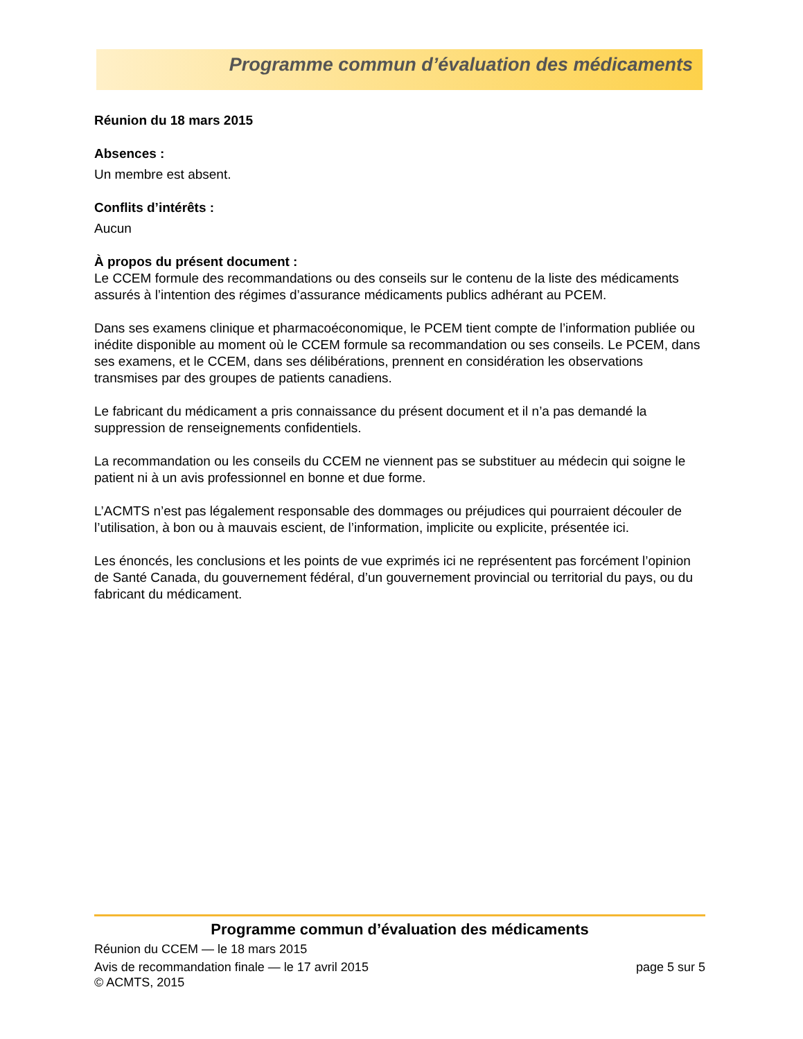Programme commun d’évaluation des médicaments
Réunion du 18 mars 2015
Absences :
Un membre est absent.
Conflits d’intérêts :
Aucun
À propos du présent document :
Le CCEM formule des recommandations ou des conseils sur le contenu de la liste des médicaments assurés à l’intention des régimes d’assurance médicaments publics adhérant au PCEM.
Dans ses examens clinique et pharmacoéconomique, le PCEM tient compte de l’information publiée ou inédite disponible au moment où le CCEM formule sa recommandation ou ses conseils. Le PCEM, dans ses examens, et le CCEM, dans ses délibérations, prennent en considération les observations transmises par des groupes de patients canadiens.
Le fabricant du médicament a pris connaissance du présent document et il n’a pas demandé la suppression de renseignements confidentiels.
La recommandation ou les conseils du CCEM ne viennent pas se substituer au médecin qui soigne le patient ni à un avis professionnel en bonne et due forme.
L’ACMTS n’est pas légalement responsable des dommages ou préjudices qui pourraient découler de l’utilisation, à bon ou à mauvais escient, de l’information, implicite ou explicite, présentée ici.
Les énoncés, les conclusions et les points de vue exprimés ici ne représentent pas forcément l’opinion de Santé Canada, du gouvernement fédéral, d’un gouvernement provincial ou territorial du pays, ou du fabricant du médicament.
Programme commun d’évaluation des médicaments
Réunion du CCEM — le 18 mars 2015
Avis de recommandation finale — le 17 avril 2015 page 5 sur 5
© ACMTS, 2015